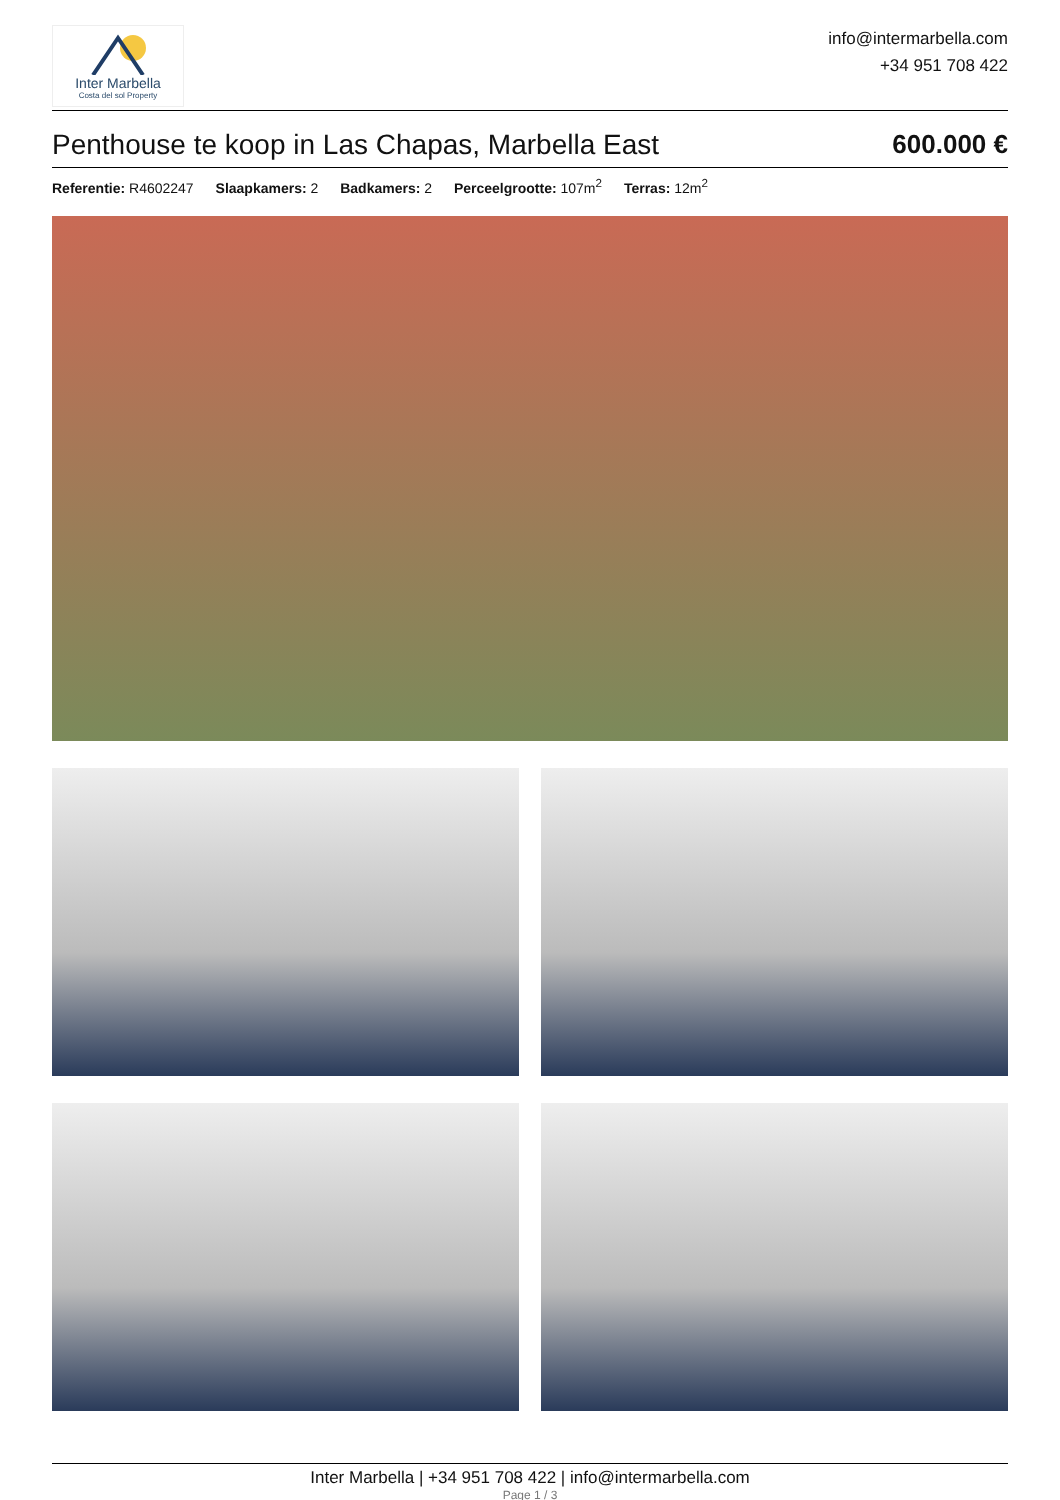Inter Marbella
Costa del sol Property
info@intermarbella.com
+34 951 708 422
Penthouse te koop in Las Chapas, Marbella East 600.000 €
Referentie: R4602247 Slaapkamers: 2 Badkamers: 2 Perceelgrootte: 107m<sup>2</sup> Terras: 12m<sup>2</sup>
Inter Marbella | +34 951 708 422 | info@intermarbella.com
Page 1 / 3